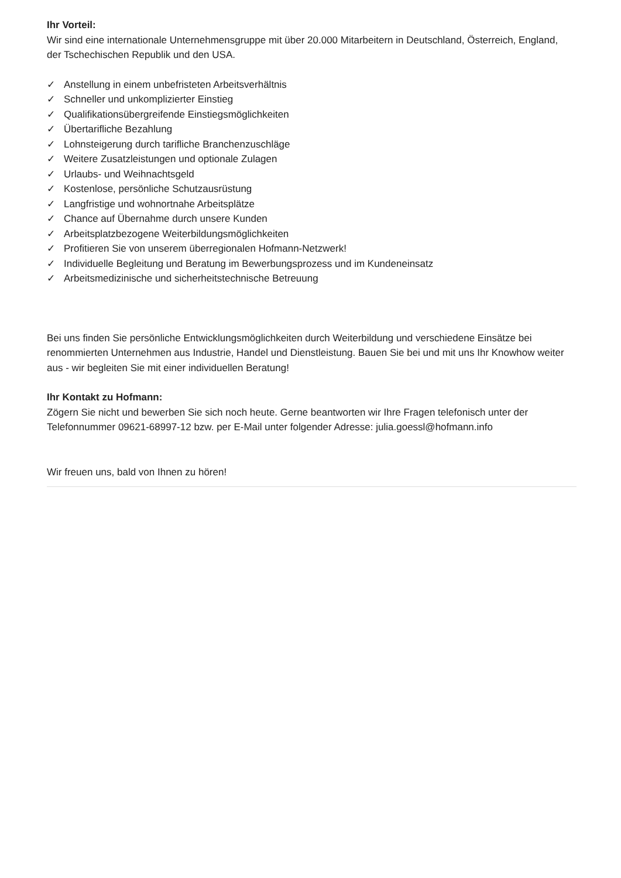Ihr Vorteil:
Wir sind eine internationale Unternehmensgruppe mit über 20.000 Mitarbeitern in Deutschland, Österreich, England, der Tschechischen Republik und den USA.
✓ Anstellung in einem unbefristeten Arbeitsverhältnis
✓ Schneller und unkomplizierter Einstieg
✓ Qualifikationsübergreifende Einstiegsmöglichkeiten
✓ Übertarifliche Bezahlung
✓ Lohnsteigerung durch tarifliche Branchenzuschläge
✓ Weitere Zusatzleistungen und optionale Zulagen
✓ Urlaubs- und Weihnachtsgeld
✓ Kostenlose, persönliche Schutzausrüstung
✓ Langfristige und wohnortnahe Arbeitsplätze
✓ Chance auf Übernahme durch unsere Kunden
✓ Arbeitsplatzbezogene Weiterbildungsmöglichkeiten
✓ Profitieren Sie von unserem überregionalen Hofmann-Netzwerk!
✓ Individuelle Begleitung und Beratung im Bewerbungsprozess und im Kundeneinsatz
✓ Arbeitsmedizinische und sicherheitstechnische Betreuung
Bei uns finden Sie persönliche Entwicklungsmöglichkeiten durch Weiterbildung und verschiedene Einsätze bei renommierten Unternehmen aus Industrie, Handel und Dienstleistung. Bauen Sie bei und mit uns Ihr Knowhow weiter aus - wir begleiten Sie mit einer individuellen Beratung!
Ihr Kontakt zu Hofmann:
Zögern Sie nicht und bewerben Sie sich noch heute. Gerne beantworten wir Ihre Fragen telefonisch unter der Telefonnummer 09621-68997-12 bzw. per E-Mail unter folgender Adresse: julia.goessl@hofmann.info
Wir freuen uns, bald von Ihnen zu hören!